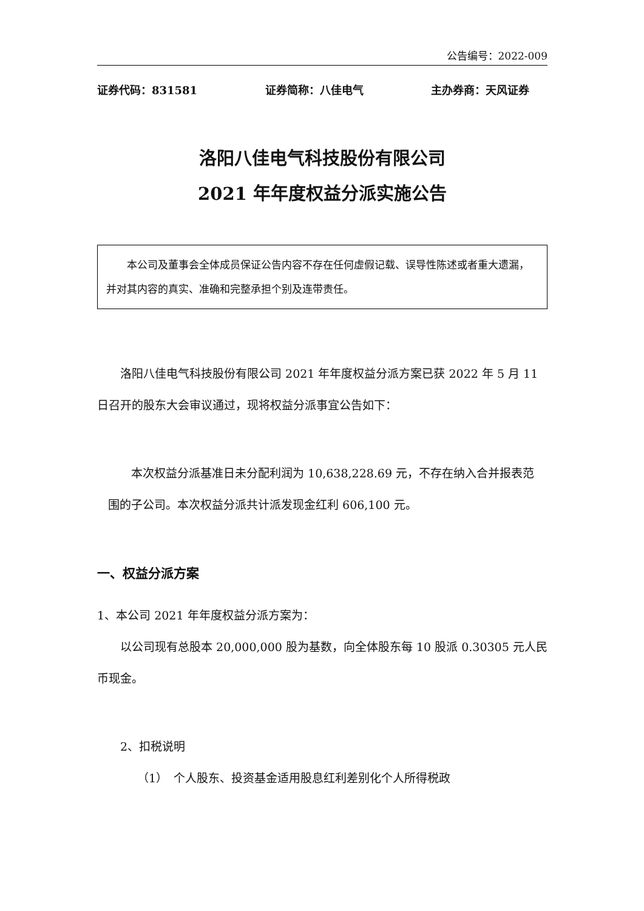公告编号：2022-009
证券代码：831581 证券简称：八佳电气 主办券商：天风证券
洛阳八佳电气科技股份有限公司
2021 年年度权益分派实施公告
本公司及董事会全体成员保证公告内容不存在任何虚假记载、误导性陈述或者重大遗漏，并对其内容的真实、准确和完整承担个别及连带责任。
洛阳八佳电气科技股份有限公司 2021 年年度权益分派方案已获 2022 年 5 月 11 日召开的股东大会审议通过，现将权益分派事宜公告如下：
本次权益分派基准日未分配利润为 10,638,228.69 元，不存在纳入合并报表范围的子公司。本次权益分派共计派发现金红利 606,100 元。
一、权益分派方案
1、本公司 2021 年年度权益分派方案为：
以公司现有总股本 20,000,000 股为基数，向全体股东每 10 股派 0.30305 元人民币现金。
2、扣税说明
（1）　个人股东、投资基金适用股息红利差别化个人所得税政